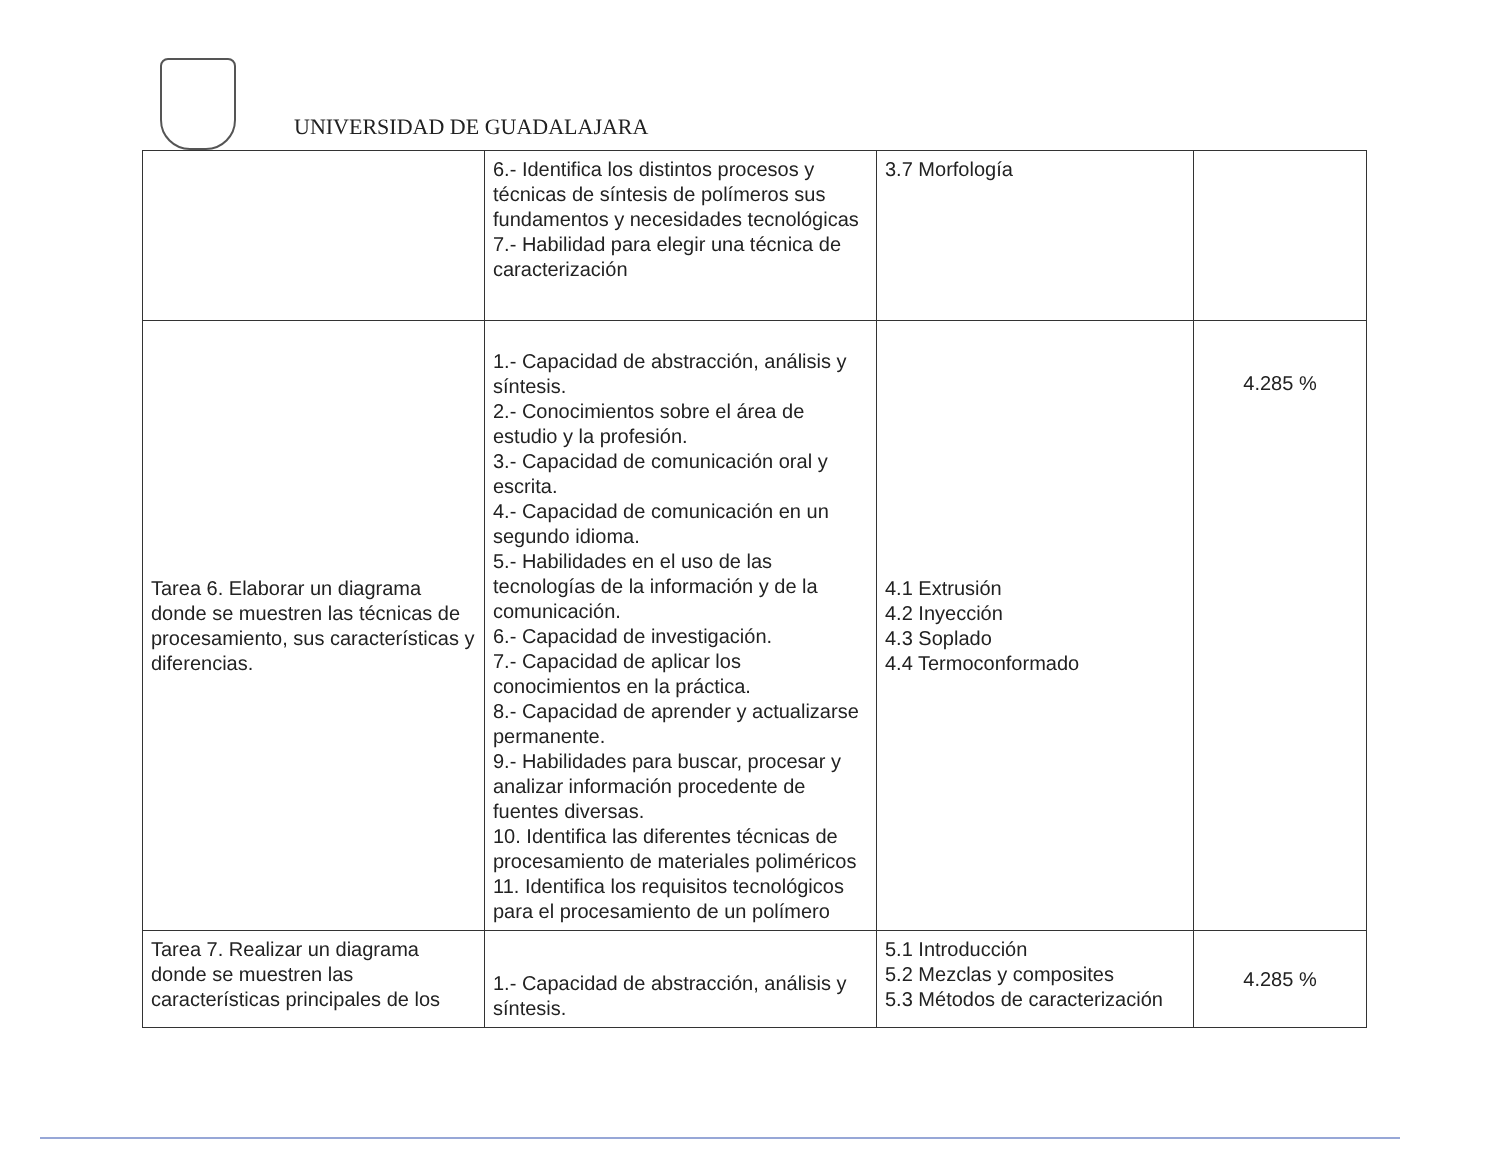UNIVERSIDAD DE GUADALAJARA
| | 6.- Identifica los distintos procesos y técnicas de síntesis de polímeros sus fundamentos y necesidades tecnológicas 7.- Habilidad para elegir una técnica de caracterización | 3.7 Morfología | |
| Tarea 6. Elaborar un diagrama donde se muestren las técnicas de procesamiento, sus características y diferencias. | 1.- Capacidad de abstracción, análisis y síntesis. 2.- Conocimientos sobre el área de estudio y la profesión. 3.- Capacidad de comunicación oral y escrita. 4.- Capacidad de comunicación en un segundo idioma. 5.- Habilidades en el uso de las tecnologías de la información y de la comunicación. 6.- Capacidad de investigación. 7.- Capacidad de aplicar los conocimientos en la práctica. 8.- Capacidad de aprender y actualizarse permanente. 9.- Habilidades para buscar, procesar y analizar información procedente de fuentes diversas. 10. Identifica las diferentes técnicas de procesamiento de materiales poliméricos 11. Identifica los requisitos tecnológicos para el procesamiento de un polímero | 4.1 Extrusión 4.2 Inyección 4.3 Soplado 4.4 Termoconformado | 4.285 % |
| Tarea 7. Realizar un diagrama donde se muestren las características principales de los | 1.- Capacidad de abstracción, análisis y síntesis. | 5.1 Introducción 5.2 Mezclas y composites 5.3 Métodos de caracterización | 4.285 % |